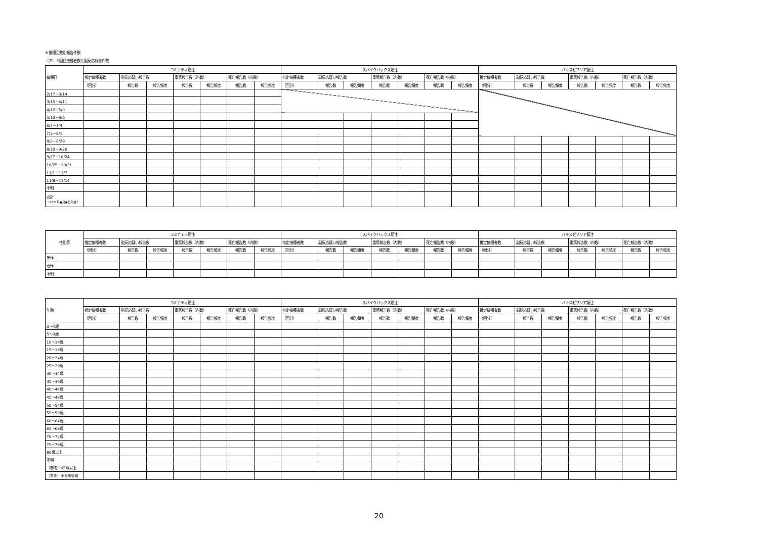⑥接種回数別報告件数
（ア）３回目接種者数と副反応報告件数
| 接種日 | コミナティ筋注 | | | | | | | スパイクバックス筋注 | | | | | | | バキスゼブリア筋注 | | | | | | |
| --- | --- | --- | --- | --- | --- | --- | --- | --- | --- | --- | --- | --- | --- | --- | --- | --- | --- | --- | --- | --- | --- |
| | 推定接種者数 | 副反応疑い報告数 | | 重篤報告数（内数） | | 死亡報告数（内数） | | 推定接種者数 | 副反応疑い報告数 | | 重篤報告数（内数） | | 死亡報告数（内数） | | 推定接種者数 | 副反応疑い報告数 | | 重篤報告数（内数） | | 死亡報告数（内数） | |
| | （回分） | 報告数 | 報告頻度 | 報告数 | 報告頻度 | 報告数 | 報告頻度 | （回分） | 報告数 | 報告頻度 | 報告数 | 報告頻度 | 報告数 | 報告頻度 | （回分） | 報告数 | 報告頻度 | 報告数 | 報告頻度 | 報告数 | 報告頻度 |
| 2/17－3/14 | | | | | | | | | | | | | | | | | | | | | |
| 3/15－4/11 | | | | | | | | | | | | | | | | | | | | | |
| 4/12－5/9 | | | | | | | | | | | | | | | | | | | | | |
| 5/10－6/6 | | | | | | | | | | | | | | | | | | | | | |
| 6/7－7/4 | | | | | | | | | | | | | | | | | | | | | |
| 7/5－8/1 | | | | | | | | | | | | | | | | | | | | | |
| 8/2－8/29 | | | | | | | | | | | | | | | | | | | | | |
| 8/30－9/26 | | | | | | | | | | | | | | | | | | | | | |
| 9/27－10/24 | | | | | | | | | | | | | | | | | | | | | |
| 10/25－10/31 | | | | | | | | | | | | | | | | | | | | | |
| 11/1－11/7 | | | | | | | | | | | | | | | | | | | | | |
| 11/8－11/14 | | | | | | | | | | | | | | | | | | | | | |
| 不明 | | | | | | | | | | | | | | | | | | | | | |
| 合計 （2021年●月●日現在） | | | | | | | | | | | | | | | | | | | | | |
| 性別等 | コミナティ筋注 | | | | | | | スパイクバックス筋注 | | | | | | | バキスゼブリア筋注 | | | | | | |
| --- | --- | --- | --- | --- | --- | --- | --- | --- | --- | --- | --- | --- | --- | --- | --- | --- | --- | --- | --- | --- | --- |
| | 推定接種者数 | 副反応疑い報告数 | | 重篤報告数（内数） | | 死亡報告数（内数） | | 推定接種者数 | 副反応疑い報告数 | | 重篤報告数（内数） | | 死亡報告数（内数） | | 推定接種者数 | 副反応疑い報告数 | | 重篤報告数（内数） | | 死亡報告数（内数） | |
| | （回分） | 報告数 | 報告頻度 | 報告数 | 報告頻度 | 報告数 | 報告頻度 | （回分） | 報告数 | 報告頻度 | 報告数 | 報告頻度 | 報告数 | 報告頻度 | （回分） | 報告数 | 報告頻度 | 報告数 | 報告頻度 | 報告数 | 報告頻度 |
| 男性 | | | | | | | | | | | | | | | | | | | | | |
| 女性 | | | | | | | | | | | | | | | | | | | | | |
| 不明 | | | | | | | | | | | | | | | | | | | | | |
| 年齢 | コミナティ筋注 | | | | | | | スパイクバックス筋注 | | | | | | | バキスゼブリア筋注 | | | | | | |
| --- | --- | --- | --- | --- | --- | --- | --- | --- | --- | --- | --- | --- | --- | --- | --- | --- | --- | --- | --- | --- | --- |
| | 推定接種者数 | 副反応疑い報告数 | | 重篤報告数（内数） | | 死亡報告数（内数） | | 推定接種者数 | 副反応疑い報告数 | | 重篤報告数（内数） | | 死亡報告数（内数） | | 推定接種者数 | 副反応疑い報告数 | | 重篤報告数（内数） | | 死亡報告数（内数） | |
| | （回分） | 報告数 | 報告頻度 | 報告数 | 報告頻度 | 報告数 | 報告頻度 | （回分） | 報告数 | 報告頻度 | 報告数 | 報告頻度 | 報告数 | 報告頻度 | （回分） | 報告数 | 報告頻度 | 報告数 | 報告頻度 | 報告数 | 報告頻度 |
| 0～4歳 | | | | | | | | | | | | | | | | | | | | | |
| 5～9歳 | | | | | | | | | | | | | | | | | | | | | |
| 10～14歳 | | | | | | | | | | | | | | | | | | | | | |
| 15～19歳 | | | | | | | | | | | | | | | | | | | | | |
| 20～24歳 | | | | | | | | | | | | | | | | | | | | | |
| 25～29歳 | | | | | | | | | | | | | | | | | | | | | |
| 30～34歳 | | | | | | | | | | | | | | | | | | | | | |
| 35～39歳 | | | | | | | | | | | | | | | | | | | | | |
| 40～44歳 | | | | | | | | | | | | | | | | | | | | | |
| 45～49歳 | | | | | | | | | | | | | | | | | | | | | |
| 50～54歳 | | | | | | | | | | | | | | | | | | | | | |
| 55～59歳 | | | | | | | | | | | | | | | | | | | | | |
| 60～64歳 | | | | | | | | | | | | | | | | | | | | | |
| 65～69歳 | | | | | | | | | | | | | | | | | | | | | |
| 70～74歳 | | | | | | | | | | | | | | | | | | | | | |
| 75～79歳 | | | | | | | | | | | | | | | | | | | | | |
| 80歳以上 | | | | | | | | | | | | | | | | | | | | | |
| 不明 | | | | | | | | | | | | | | | | | | | | | |
| （参考）65歳以上 | | | | | | | | | | | | | | | | | | | | | |
| （参考）小児用製剤 | | | | | | | | | | | | | | | | | | | | | |
20